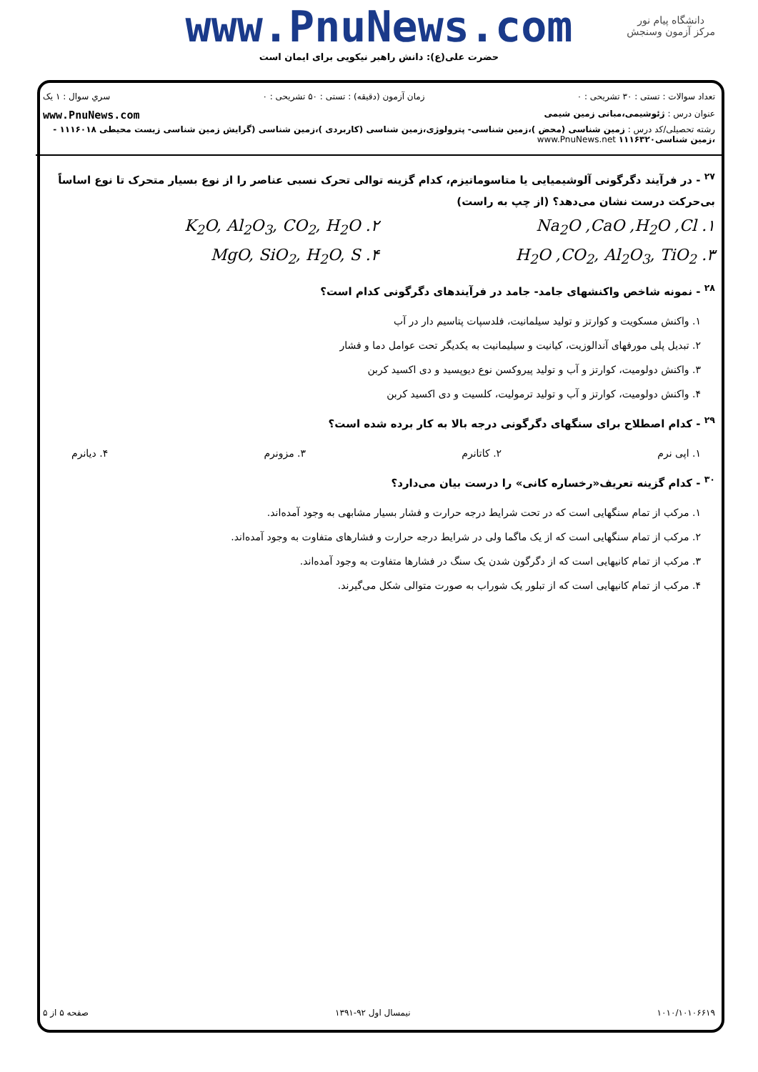www.PnuNews.com
حضرت علی(ع): دانش راهبر نیکویی برای ایمان است
دانشگاه پیام نور
مرکز آزمون وسنجش
تعداد سوالات : تستی : ۳۰ تشریحی : ۰ زمان آزمون (دقیقه) : تستی : ۵۰ تشریحی : ۰ سري سوال : ۱ يک
عنوان درس : ژئوشیمی،مبانی زمین شیمی www.PnuNews.com
رشته تحصیلی/کد درس : زمین شناسی (محض )،زمین شناسی- پترولوژی،زمین شناسی (کاربردی )،زمین شناسی (گرایش زمین شناسی زیست محیطی ۱۱۱۶۰۱۸ - ،زمین شناسی۱۱۱۶۳۲۰ www.PnuNews.net
<sup>۲۷</sup> - در فرآیند دگرگونی آلوشیمیایی یا متاسوماتیزم، کدام گزینه توالی تحرک نسبی عناصر را از نوع بسیار متحرک تا نوع اساساً بی‌حرکت درست نشان می‌دهد؟ (از چپ به راست)
۱. Na<sub>2</sub>O ,CaO ,H<sub>2</sub>O ,Cl
۲. K<sub>2</sub>O, Al<sub>2</sub>O<sub>3</sub>, CO<sub>2</sub>, H<sub>2</sub>O
۳. H<sub>2</sub>O ,CO<sub>2</sub>, Al<sub>2</sub>O<sub>3</sub>, TiO<sub>2</sub>
۴. MgO, SiO<sub>2</sub>, H<sub>2</sub>O, S
<sup>۲۸</sup> - نمونه شاخص واکنشهای جامد- جامد در فرآیندهای دگرگونی کدام است؟
۱. واکنش مسکویت و کوارتز و تولید سیلمانیت، فلدسپات پتاسیم دار در آب
۲. تبدیل پلی مورفهای آندالوزیت، کیانیت و سیلیمانیت به یکدیگر تحت عوامل دما و فشار
۳. واکنش دولومیت، کوارتز و آب و تولید پیروکسن نوع دیوپسید و دی اکسید کربن
۴. واکنش دولومیت، کوارتز و آب و تولید ترمولیت، کلسیت و دی اکسید کربن
<sup>۲۹</sup> - کدام اصطلاح برای سنگهای دگرگونی درجه بالا به کار برده شده است؟
۱. اپی نرم ۲. کاتانرم ۳. مزونرم ۴. دیانرم
<sup>۳۰</sup> - کدام گزینه تعریف«رخساره کانی» را درست بیان می‌دارد؟
۱. مرکب از تمام سنگهایی است که در تحت شرایط درجه حرارت و فشار بسیار مشابهی به وجود آمده‌اند.
۲. مرکب از تمام سنگهایی است که از یک ماگما ولی در شرایط درجه حرارت و فشارهای متفاوت به وجود آمده‌اند.
۳. مرکب از تمام کانیهایی است که از دگرگون شدن یک سنگ در فشارها متفاوت به وجود آمده‌اند.
۴. مرکب از تمام کانیهایی است که از تبلور یک شوراب به صورت متوالی شکل می‌گیرند.
۱۰۱۰/۱۰۱۰۶۶۱۹ نیمسال اول ۹۲-۱۳۹۱ صفحه ۵ از ۵